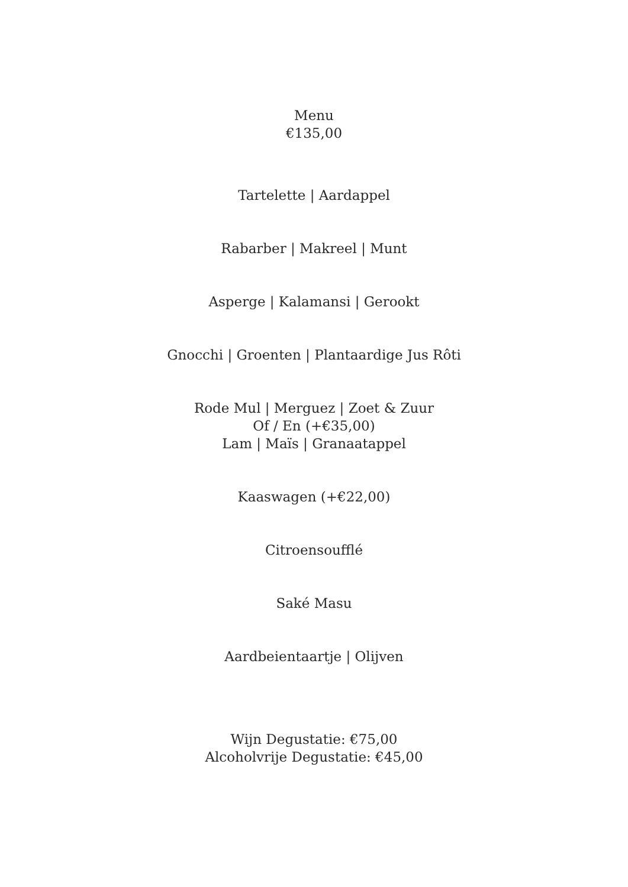Menu
€135,00
Tartelette | Aardappel
Rabarber | Makreel | Munt
Asperge | Kalamansi | Gerookt
Gnocchi | Groenten | Plantaardige Jus Rôti
Rode Mul | Merguez | Zoet & Zuur
Of / En (+€35,00)
Lam | Maïs | Granaatappel
Kaaswagen (+€22,00)
Citroensoufflé
Saké Masu
Aardbeientaartje | Olijven
Wijn Degustatie: €75,00
Alcoholvrije Degustatie: €45,00